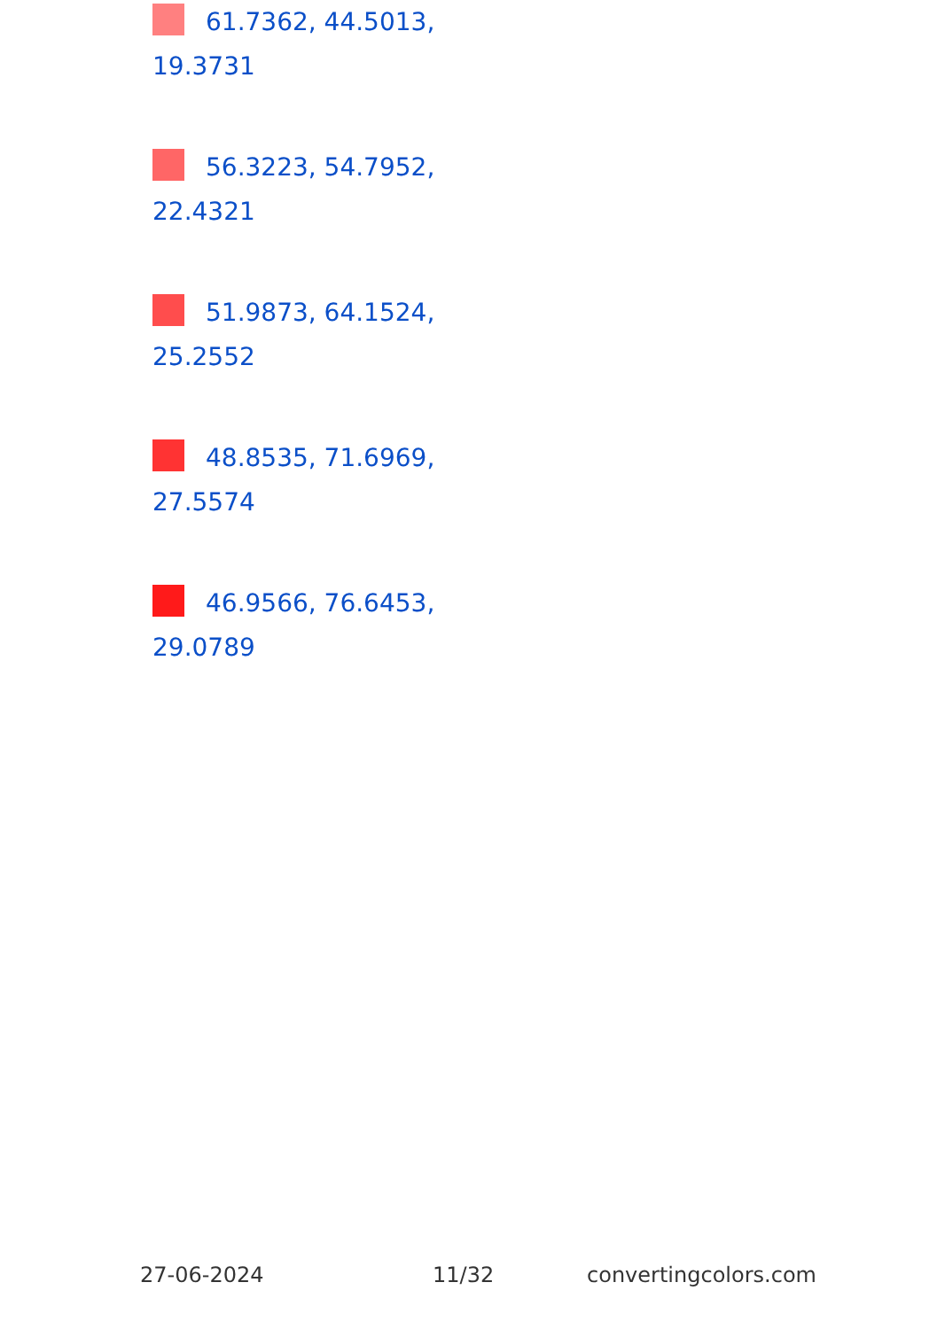61.7362, 44.5013, 19.3731
56.3223, 54.7952, 22.4321
51.9873, 64.1524, 25.2552
48.8535, 71.6969, 27.5574
46.9566, 76.6453, 29.0789
27-06-2024 11/32 convertingcolors.com